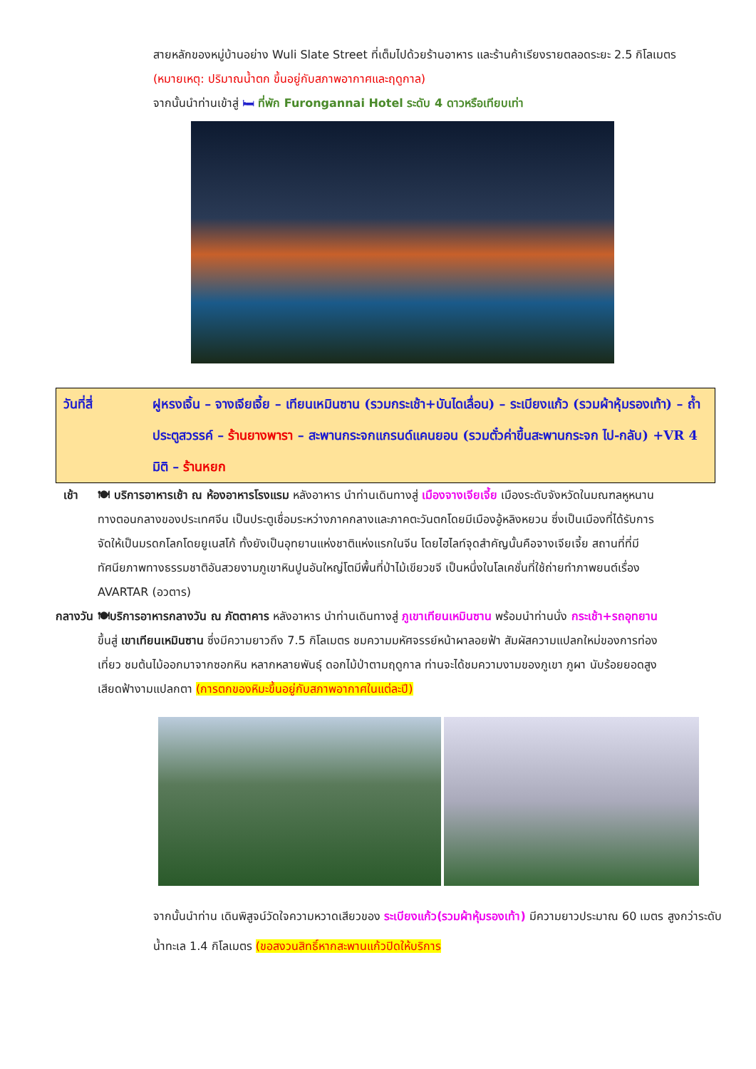สายหลักของหมู่บ้านอย่าง Wuli Slate Street ที่เต็มไปด้วยร้านอาหาร และร้านค้าเรียงรายตลอดระยะ 2.5 กิโลเมตร (หมายเหตุ: ปริมาณน้ำตก ขึ้นอยู่กับสภาพอากาศและฤดูกาล)
จากนั้นนำท่านเข้าสู่ 🛏 ที่พัก Furongannai Hotel ระดับ 4 ดาวหรือเทียบเท่า
วันที่สี่ ฝูหรงเจิ้น – จางเจียเจี้ย – เทียนเหมินซาน (รวมกระเช้า+บันไดเลื่อน) – ระเบียงแก้ว (รวมผ้าหุ้มรองเท้า) – ถ้ำประตูสวรรค์ – ร้านยางพารา – สะพานกระจกแกรนด์แคนยอน (รวมตั๋วค่าขึ้นสะพานกระจก ไป-กลับ) +VR 4 มิติ – ร้านหยก
เช้า 🍽 บริการอาหารเช้า ณ ห้องอาหารโรงแรม หลังอาหาร นำท่านเดินทางสู่ เมืองจางเจียเจี้ย เมืองระดับจังหวัดในมณฑลหูหนานทางตอนกลางของประเทศจีน เป็นประตูเชื่อมระหว่างภาคกลางและภาคตะวันตกโดยมีเมืองอู้หลิงหยวน ซึ่งเป็นเมืองที่ได้รับการจัดให้เป็นมรดกโลกโดยยูเนสโก้ ทั้งยังเป็นอุทยานแห่งชาติแห่งแรกในจีน โดยไฮไลท์จุดสำคัญนั้นคือจางเจียเจี้ย สถานที่ที่มีทัศนียภาพทางธรรมชาติอันสวยงามภูเขาหินปูนอันใหญ่โตมีพื้นที่ป่าไม้เขียวขจี เป็นหนึ่งในโลเคชั่นที่ใช้ถ่ายทำภาพยนต์เรื่อง AVARTAR (อวตาร)
กลางวัน 🍽บริการอาหารกลางวัน ณ ภัตตาคาร หลังอาหาร นำท่านเดินทางสู่ ภูเขาเทียนเหมินซาน พร้อมนำท่านนั่ง กระเช้า+รถอุทยาน ขึ้นสู่ เขาเทียนเหมินซาน ซึ่งมีความยาวถึง 7.5 กิโลเมตร ชมความมหัศจรรย์หน้าผาลอยฟ้า สัมผัสความแปลกใหม่ของการท่องเที่ยว ชมต้นไม้ออกมาจากซอกหิน หลากหลายพันธุ์ ดอกไม้ป่าตามฤดูกาล ท่านจะได้ชมความงามของภูเขา ภูผา นับร้อยยอดสูงเสียดฟ้างามแปลกตา (การตกของหิมะขึ้นอยู่กับสภาพอากาศในแต่ละปี)
จากนั้นนำท่าน เดินพิสูจน์วัดใจความหวาดเสียวของ ระเบียงแก้ว(รวมผ้าหุ้มรองเท้า) มีความยาวประมาณ 60 เมตร สูงกว่าระดับน้ำทะเล 1.4 กิโลเมตร (ขอสงวนสิทธิ์หากสะพานแก้วปิดให้บริการ